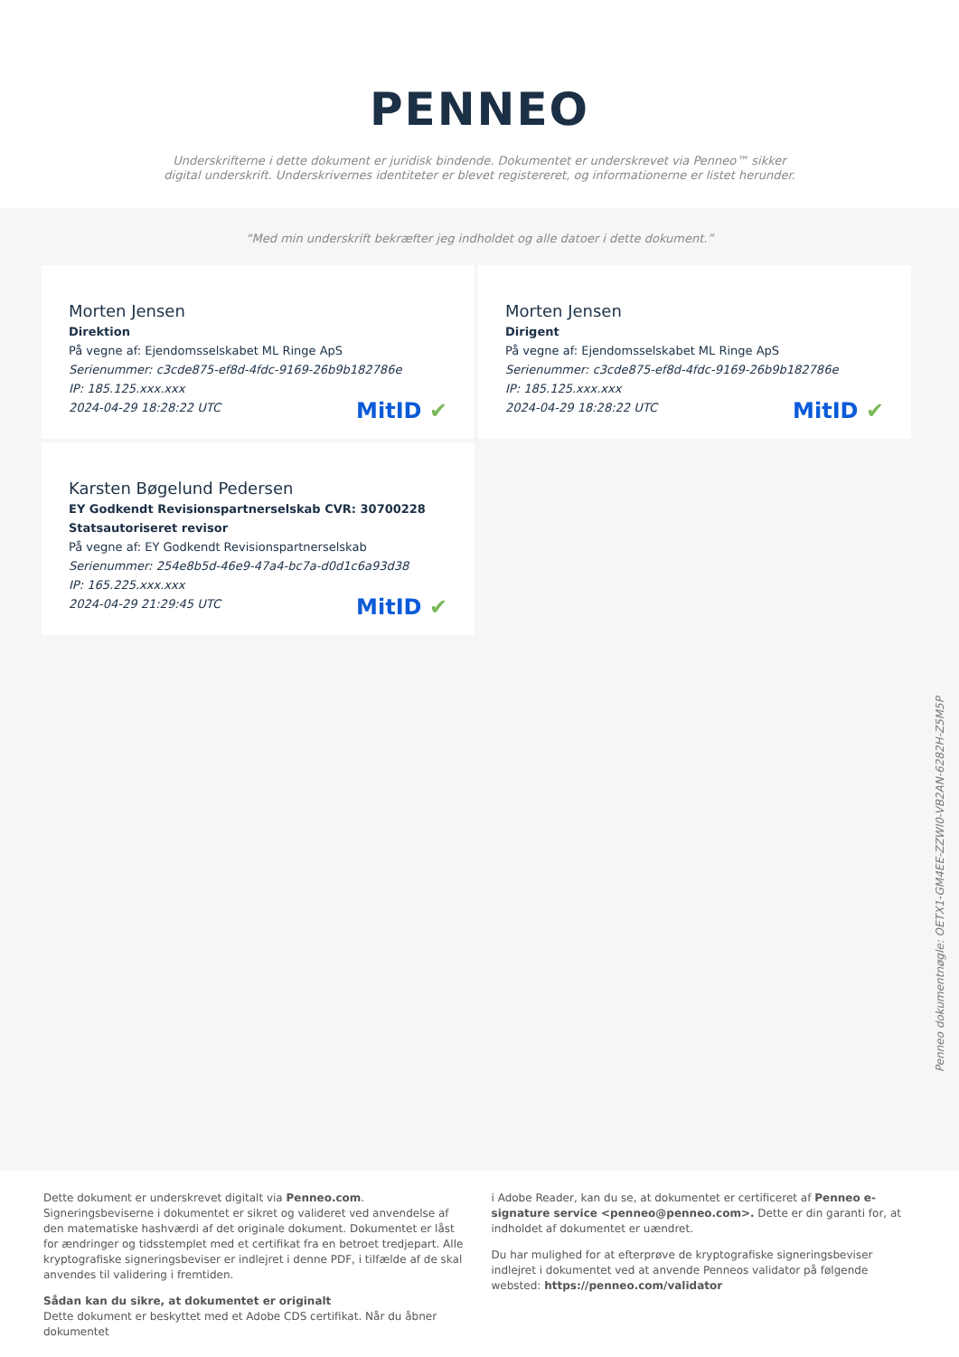PENNEO
Underskrifterne i dette dokument er juridisk bindende. Dokumentet er underskrevet via Penneo™ sikker digital underskrift. Underskrivernes identiteter er blevet registereret, og informationerne er listet herunder.
“Med min underskrift bekræfter jeg indholdet og alle datoer i dette dokument.”
Morten Jensen
Direktion
På vegne af: Ejendomsselskabet ML Ringe ApS
Serienummer: c3cde875-ef8d-4fdc-9169-26b9b182786e
IP: 185.125.xxx.xxx
2024-04-29 18:28:22 UTC
MitID ✔
Morten Jensen
Dirigent
På vegne af: Ejendomsselskabet ML Ringe ApS
Serienummer: c3cde875-ef8d-4fdc-9169-26b9b182786e
IP: 185.125.xxx.xxx
2024-04-29 18:28:22 UTC
MitID ✔
Karsten Bøgelund Pedersen
EY Godkendt Revisionspartnerselskab CVR: 30700228
Statsautoriseret revisor
På vegne af: EY Godkendt Revisionspartnerselskab
Serienummer: 254e8b5d-46e9-47a4-bc7a-d0d1c6a93d38
IP: 165.225.xxx.xxx
2024-04-29 21:29:45 UTC
MitID ✔
Penneo dokumentnøgle: OETX1-GM4EE-ZZWI0-VB2AN-6282H-Z5M5P
Dette dokument er underskrevet digitalt via Penneo.com. Signeringsbeviserne i dokumentet er sikret og valideret ved anvendelse af den matematiske hashværdi af det originale dokument. Dokumentet er låst for ændringer og tidsstemplet med et certifikat fra en betroet tredjepart. Alle kryptografiske signeringsbeviser er indlejret i denne PDF, i tilfælde af de skal anvendes til validering i fremtiden.
Sådan kan du sikre, at dokumentet er originalt
Dette dokument er beskyttet med et Adobe CDS certifikat. Når du åbner dokumentet
i Adobe Reader, kan du se, at dokumentet er certificeret af Penneo e-signature service <penneo@penneo.com>. Dette er din garanti for, at indholdet af dokumentet er uændret.
Du har mulighed for at efterprøve de kryptografiske signeringsbeviser indlejret i dokumentet ved at anvende Penneos validator på følgende websted: https://penneo.com/validator